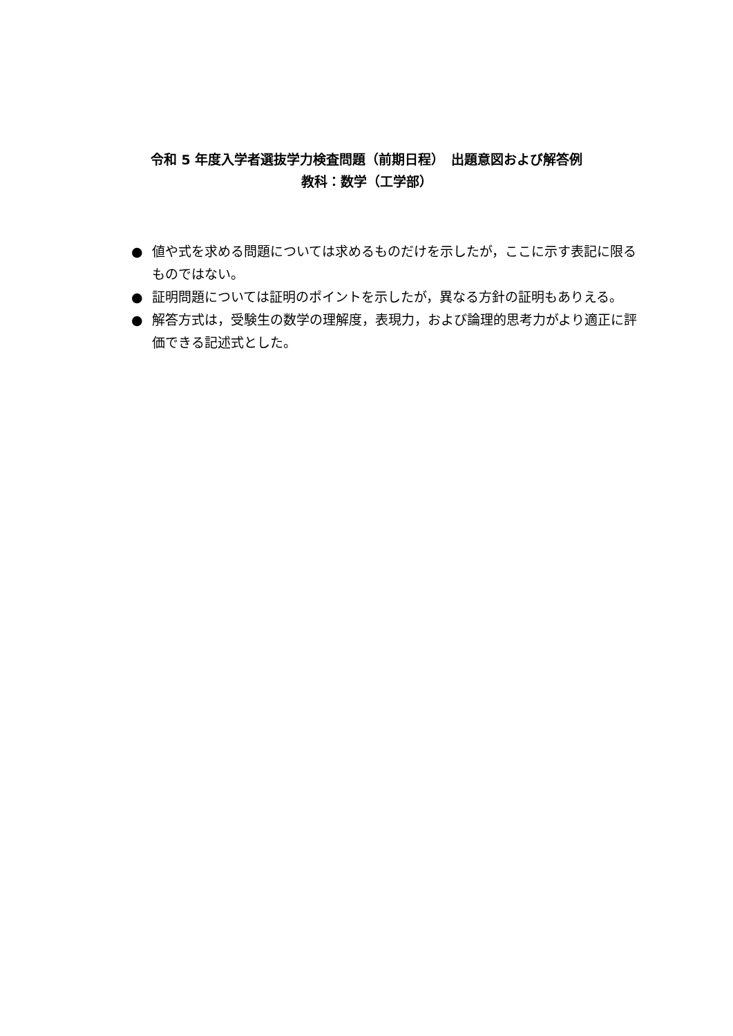令和 5 年度入学者選抜学力検査問題（前期日程）　出題意図および解答例
教科：数学（工学部）
● 値や式を求める問題については求めるものだけを示したが，ここに示す表記に限るものではない。
● 証明問題については証明のポイントを示したが，異なる方針の証明もありえる。
● 解答方式は，受験生の数学の理解度，表現力，および論理的思考力がより適正に評価できる記述式とした。